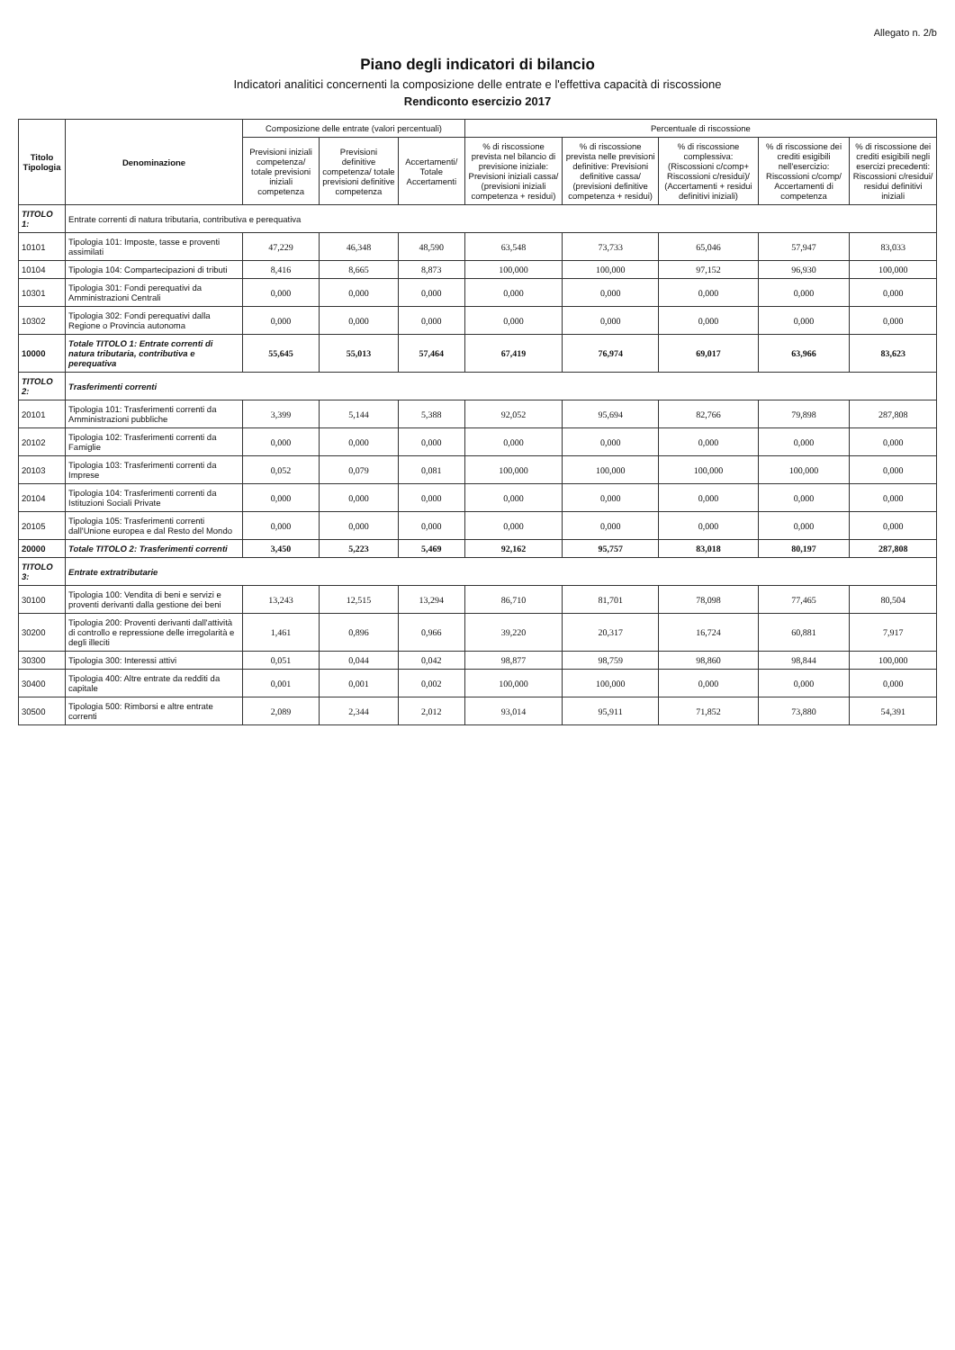Allegato n. 2/b
Piano degli indicatori di bilancio
Indicatori analitici concernenti la composizione delle entrate e l'effettiva capacità di riscossione
Rendiconto esercizio 2017
| Titolo Tipologia | Denominazione | Composizione delle entrate (valori percentuali) | | | Percentuale di riscossione | | | | |
| --- | --- | --- | --- | --- | --- | --- | --- | --- | --- |
| | | Previsioni iniziali competenza/ totale previsioni iniziali competenza | Previsioni definitive competenza/ totale previsioni definitive competenza | Accertamenti/ Totale Accertamenti | % di riscossione prevista nel bilancio di previsione iniziale: Previsioni iniziali cassa/ (previsioni iniziali competenza + residui) | % di riscossione prevista nelle previsioni definitive: Previsioni definitive cassa/ (previsioni definitive competenza + residui) | % di riscossione complessiva: (Riscossioni c/comp+ Riscossioni c/residui)/ (Accertamenti + residui definitivi iniziali) | % di riscossione dei crediti esigibili nell'esercizio: Riscossioni c/comp/ Accertamenti di competenza | % di riscossione dei crediti esigibili negli esercizi precedenti: Riscossioni c/residui/ residui definitivi iniziali |
| TITOLO 1: | Entrate correnti di natura tributaria, contributiva e perequativa | | | | | | | | |
| 10101 | Tipologia 101: Imposte, tasse e proventi assimilati | 47,229 | 46,348 | 48,590 | 63,548 | 73,733 | 65,046 | 57,947 | 83,033 |
| 10104 | Tipologia 104: Compartecipazioni di tributi | 8,416 | 8,665 | 8,873 | 100,000 | 100,000 | 97,152 | 96,930 | 100,000 |
| 10301 | Tipologia 301: Fondi perequativi da Amministrazioni Centrali | 0,000 | 0,000 | 0,000 | 0,000 | 0,000 | 0,000 | 0,000 | 0,000 |
| 10302 | Tipologia 302: Fondi perequativi dalla Regione o Provincia autonoma | 0,000 | 0,000 | 0,000 | 0,000 | 0,000 | 0,000 | 0,000 | 0,000 |
| 10000 | Totale TITOLO 1: Entrate correnti di natura tributaria, contributiva e perequativa | 55,645 | 55,013 | 57,464 | 67,419 | 76,974 | 69,017 | 63,966 | 83,623 |
| TITOLO 2: | Trasferimenti correnti | | | | | | | | |
| 20101 | Tipologia 101: Trasferimenti correnti da Amministrazioni pubbliche | 3,399 | 5,144 | 5,388 | 92,052 | 95,694 | 82,766 | 79,898 | 287,808 |
| 20102 | Tipologia 102: Trasferimenti correnti da Famiglie | 0,000 | 0,000 | 0,000 | 0,000 | 0,000 | 0,000 | 0,000 | 0,000 |
| 20103 | Tipologia 103: Trasferimenti correnti da Imprese | 0,052 | 0,079 | 0,081 | 100,000 | 100,000 | 100,000 | 100,000 | 0,000 |
| 20104 | Tipologia 104: Trasferimenti correnti da Istituzioni Sociali Private | 0,000 | 0,000 | 0,000 | 0,000 | 0,000 | 0,000 | 0,000 | 0,000 |
| 20105 | Tipologia 105: Trasferimenti correnti dall'Unione europea e dal Resto del Mondo | 0,000 | 0,000 | 0,000 | 0,000 | 0,000 | 0,000 | 0,000 | 0,000 |
| 20000 | Totale TITOLO 2: Trasferimenti correnti | 3,450 | 5,223 | 5,469 | 92,162 | 95,757 | 83,018 | 80,197 | 287,808 |
| TITOLO 3: | Entrate extratributarie | | | | | | | | |
| 30100 | Tipologia 100: Vendita di beni e servizi e proventi derivanti dalla gestione dei beni | 13,243 | 12,515 | 13,294 | 86,710 | 81,701 | 78,098 | 77,465 | 80,504 |
| 30200 | Tipologia 200: Proventi derivanti dall'attività di controllo e repressione delle irregolarità e degli illeciti | 1,461 | 0,896 | 0,966 | 39,220 | 20,317 | 16,724 | 60,881 | 7,917 |
| 30300 | Tipologia 300: Interessi attivi | 0,051 | 0,044 | 0,042 | 98,877 | 98,759 | 98,860 | 98,844 | 100,000 |
| 30400 | Tipologia 400: Altre entrate da redditi da capitale | 0,001 | 0,001 | 0,002 | 100,000 | 100,000 | 0,000 | 0,000 | 0,000 |
| 30500 | Tipologia 500: Rimborsi e altre entrate correnti | 2,089 | 2,344 | 2,012 | 93,014 | 95,911 | 71,852 | 73,880 | 54,391 |